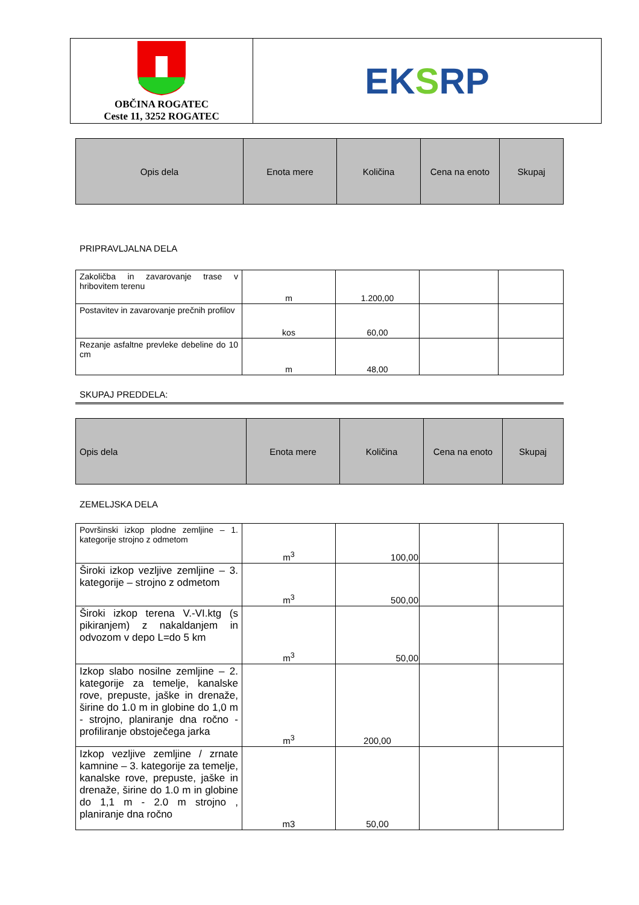| OBČINA ROGATEC Ceste 11, 3252 ROGATEC | EK S RP |
| Opis dela | Enota mere | Količina | Cena na enoto | Skupaj |
| --- | --- | --- | --- | --- |
PRIPRAVLJALNA DELA
| Zakoličba in zavarovanje trase v hribovitem terenu | m | 1.200,00 | | |
| Postavitev in zavarovanje prečnih profilov | kos | 60,00 | | |
| Rezanje asfaltne prevleke debeline do 10 cm | m | 48,00 | | |
SKUPAJ PREDDELA:
| Opis dela | Enota mere | Količina | Cena na enoto | Skupaj |
| --- | --- | --- | --- | --- |
ZEMELJSKA DELA
| Površinski izkop plodne zemljine – 1. kategorije strojno z odmetom | m<sup>3</sup> | 100,00 | | |
| Široki izkop vezljive zemljine – 3. kategorije – strojno z odmetom | m<sup>3</sup> | 500,00 | | |
| Široki izkop terena V.-VI.ktg (s pikiranjem) z nakaldanjem in odvozom v depo L=do 5 km | m<sup>3</sup> | 50,00 | | |
| Izkop slabo nosilne zemljine – 2. kategorije za temelje, kanalske rove, prepuste, jaške in drenaže, širine do 1.0 m in globine do 1,0 m - strojno, planiranje dna ročno - profiliranje obstoječega jarka | m<sup>3</sup> | 200,00 | | |
| Izkop vezljive zemljine / zrnate kamnine – 3. kategorije za temelje, kanalske rove, prepuste, jaške in drenaže, širine do 1.0 m in globine do 1,1 m - 2.0 m strojno , planiranje dna ročno | m3 | 50,00 | | |